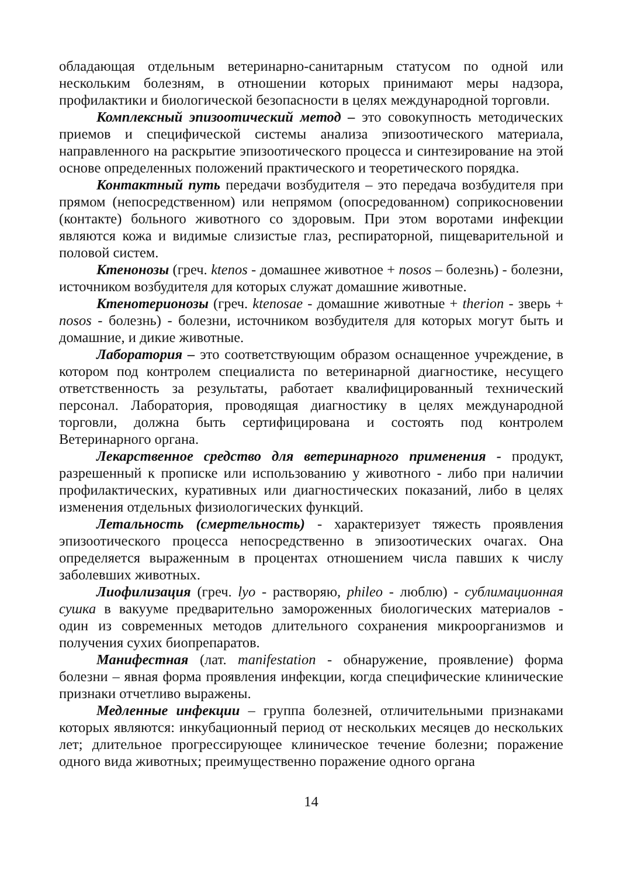обладающая отдельным ветеринарно-санитарным статусом по одной или нескольким болезням, в отношении которых принимают меры надзора, профилактики и биологической безопасности в целях международной торговли.
Комплексный эпизоотический метод – это совокупность методических приемов и специфической системы анализа эпизоотического материала, направленного на раскрытие эпизоотического процесса и синтезирование на этой основе определенных положений практического и теоретического порядка.
Контактный путь передачи возбудителя – это передача возбудителя при прямом (непосредственном) или непрямом (опосредованном) соприкосновении (контакте) больного животного со здоровым. При этом воротами инфекции являются кожа и видимые слизистые глаз, респираторной, пищеварительной и половой систем.
Ктенонозы (греч. ktenos - домашнее животное + nosos – болезнь) - болезни, источником возбудителя для которых служат домашние животные.
Ктенотерионозы (греч. ktenosae - домашние животные + therion - зверь + nosos - болезнь) - болезни, источником возбудителя для которых могут быть и домашние, и дикие животные.
Лаборатория – это соответствующим образом оснащенное учреждение, в котором под контролем специалиста по ветеринарной диагностике, несущего ответственность за результаты, работает квалифицированный технический персонал. Лаборатория, проводящая диагностику в целях международной торговли, должна быть сертифицирована и состоять под контролем Ветеринарного органа.
Лекарственное средство для ветеринарного применения - продукт, разрешенный к прописке или использованию у животного - либо при наличии профилактических, куративных или диагностических показаний, либо в целях изменения отдельных физиологических функций.
Летальность (смертельность) - характеризует тяжесть проявления эпизоотического процесса непосредственно в эпизоотических очагах. Она определяется выраженным в процентах отношением числа павших к числу заболевших животных.
Лиофилизация (греч. lyo - растворяю, phileo - люблю) - сублимационная сушка в вакууме предварительно замороженных биологических материалов - один из современных методов длительного сохранения микроорганизмов и получения сухих биопрепаратов.
Манифестная (лат. manifestation - обнаружение, проявление) форма болезни – явная форма проявления инфекции, когда специфические клинические признаки отчетливо выражены.
Медленные инфекции – группа болезней, отличительными признаками которых являются: инкубационный период от нескольких месяцев до нескольких лет; длительное прогрессирующее клиническое течение болезни; поражение одного вида животных; преимущественно поражение одного органа
14